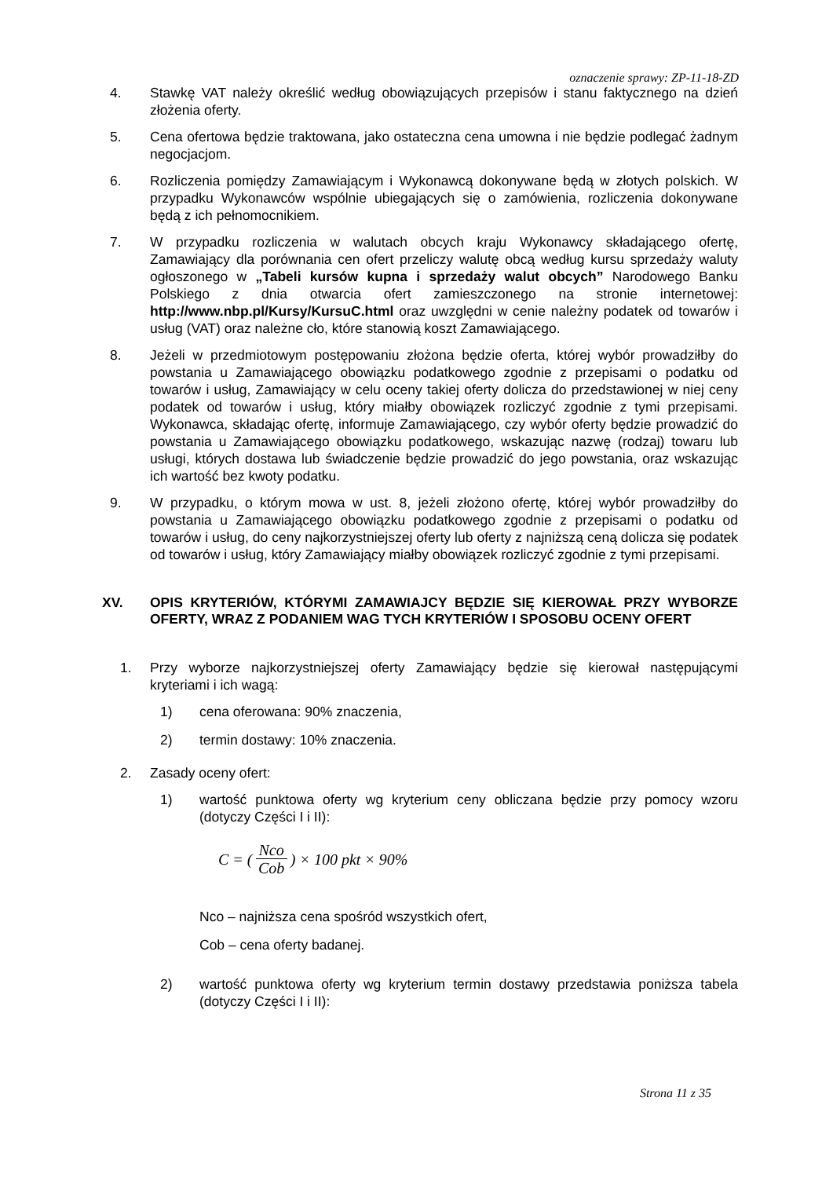oznaczenie sprawy: ZP-11-18-ZD
4. Stawkę VAT należy określić według obowiązujących przepisów i stanu faktycznego na dzień złożenia oferty.
5. Cena ofertowa będzie traktowana, jako ostateczna cena umowna i nie będzie podlegać żadnym negocjacjom.
6. Rozliczenia pomiędzy Zamawiającym i Wykonawcą dokonywane będą w złotych polskich. W przypadku Wykonawców wspólnie ubiegających się o zamówienia, rozliczenia dokonywane będą z ich pełnomocnikiem.
7. W przypadku rozliczenia w walutach obcych kraju Wykonawcy składającego ofertę, Zamawiający dla porównania cen ofert przeliczy walutę obcą według kursu sprzedaży waluty ogłoszonego w „Tabeli kursów kupna i sprzedaży walut obcych” Narodowego Banku Polskiego z dnia otwarcia ofert zamieszczonego na stronie internetowej: http://www.nbp.pl/Kursy/KursuC.html oraz uwzględni w cenie należny podatek od towarów i usług (VAT) oraz należne cło, które stanowią koszt Zamawiającego.
8. Jeżeli w przedmiotowym postępowaniu złożona będzie oferta, której wybór prowadziłby do powstania u Zamawiającego obowiązku podatkowego zgodnie z przepisami o podatku od towarów i usług, Zamawiający w celu oceny takiej oferty dolicza do przedstawionej w niej ceny podatek od towarów i usług, który miałby obowiązek rozliczyć zgodnie z tymi przepisami. Wykonawca, składając ofertę, informuje Zamawiającego, czy wybór oferty będzie prowadzić do powstania u Zamawiającego obowiązku podatkowego, wskazując nazwę (rodzaj) towaru lub usługi, których dostawa lub świadczenie będzie prowadzić do jego powstania, oraz wskazując ich wartość bez kwoty podatku.
9. W przypadku, o którym mowa w ust. 8, jeżeli złożono ofertę, której wybór prowadziłby do powstania u Zamawiającego obowiązku podatkowego zgodnie z przepisami o podatku od towarów i usług, do ceny najkorzystniejszej oferty lub oferty z najniższą ceną dolicza się podatek od towarów i usług, który Zamawiający miałby obowiązek rozliczyć zgodnie z tymi przepisami.
XV. OPIS KRYTERIÓW, KTÓRYMI ZAMAWIAJCY BĘDZIE SIĘ KIEROWAŁ PRZY WYBORZE OFERTY, WRAZ Z PODANIEM WAG TYCH KRYTERIÓW I SPOSOBU OCENY OFERT
1. Przy wyborze najkorzystniejszej oferty Zamawiający będzie się kierował następującymi kryteriami i ich wagą:
1) cena oferowana: 90% znaczenia,
2) termin dostawy: 10% znaczenia.
2. Zasady oceny ofert:
1) wartość punktowa oferty wg kryterium ceny obliczana będzie przy pomocy wzoru (dotyczy Części I i II):
C = (Nco Cob) × 100 pkt × 90%
Nco – najniższa cena spośród wszystkich ofert,
Cob – cena oferty badanej.
2) wartość punktowa oferty wg kryterium termin dostawy przedstawia poniższa tabela (dotyczy Części I i II):
Strona 11 z 35